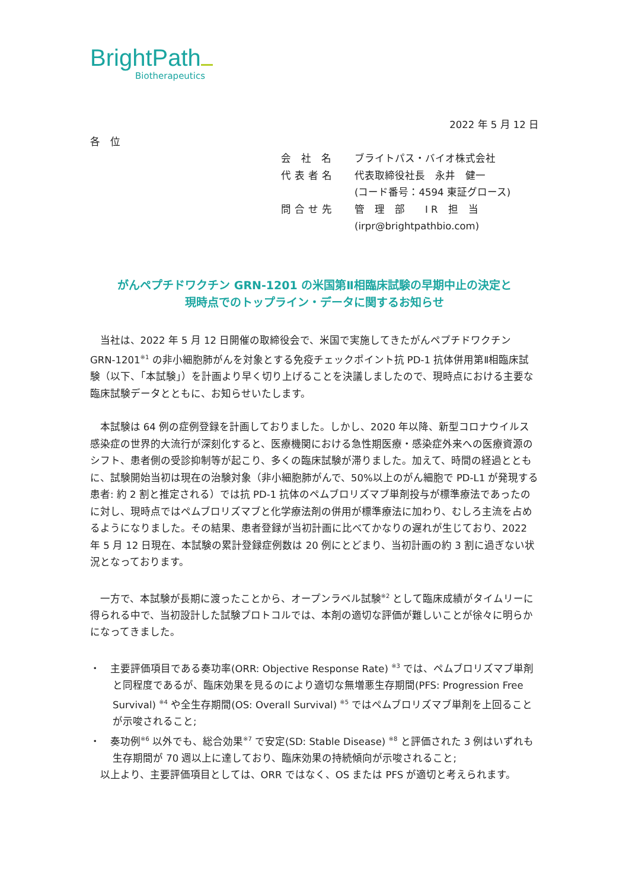BrightPath
Biotherapeutics
2022 年 5 月 12 日
各　位
会 社 名 ブライトパス・バイオ株式会社
代表者名 代表取締役社長　永井　健一
(コード番号：4594 東証グロース)
問合せ先 管　理　部　　I R　担　当
(irpr@brightpathbio.com)
がんペプチドワクチン GRN-1201 の米国第Ⅱ相臨床試験の早期中止の決定と
現時点でのトップライン・データに関するお知らせ
当社は、2022 年 5 月 12 日開催の取締役会で、米国で実施してきたがんペプチドワクチン GRN-1201<sup>※1</sup> の非小細胞肺がんを対象とする免疫チェックポイント抗 PD-1 抗体併用第Ⅱ相臨床試験（以下、「本試験」）を計画より早く切り上げることを決議しましたので、現時点における主要な臨床試験データとともに、お知らせいたします。
本試験は 64 例の症例登録を計画しておりました。しかし、2020 年以降、新型コロナウイルス感染症の世界的大流行が深刻化すると、医療機関における急性期医療・感染症外来への医療資源のシフト、患者側の受診抑制等が起こり、多くの臨床試験が滞りました。加えて、時間の経過とともに、試験開始当初は現在の治験対象（非小細胞肺がんで、50%以上のがん細胞で PD-L1 が発現する患者: 約 2 割と推定される）では抗 PD-1 抗体のペムブロリズマブ単剤投与が標準療法であったのに対し、現時点ではペムブロリズマブと化学療法剤の併用が標準療法に加わり、むしろ主流を占めるようになりました。その結果、患者登録が当初計画に比べてかなりの遅れが生じており、2022 年 5 月 12 日現在、本試験の累計登録症例数は 20 例にとどまり、当初計画の約 3 割に過ぎない状況となっております。
一方で、本試験が長期に渡ったことから、オープンラベル試験<sup>※2</sup> として臨床成績がタイムリーに得られる中で、当初設計した試験プロトコルでは、本剤の適切な評価が難しいことが徐々に明らかになってきました。
・　主要評価項目である奏功率(ORR: Objective Response Rate) <sup>※3</sup> では、ペムブロリズマブ単剤と同程度であるが、臨床効果を見るのにより適切な無増悪生存期間(PFS: Progression Free Survival) <sup>※4</sup> や全生存期間(OS: Overall Survival) <sup>※5</sup> ではペムブロリズマブ単剤を上回ることが示唆されること;
・　奏功例<sup>※6</sup> 以外でも、総合効果<sup>※7</sup> で安定(SD: Stable Disease) <sup>※8</sup> と評価された 3 例はいずれも生存期間が 70 週以上に達しており、臨床効果の持続傾向が示唆されること;
以上より、主要評価項目としては、ORR ではなく、OS または PFS が適切と考えられます。